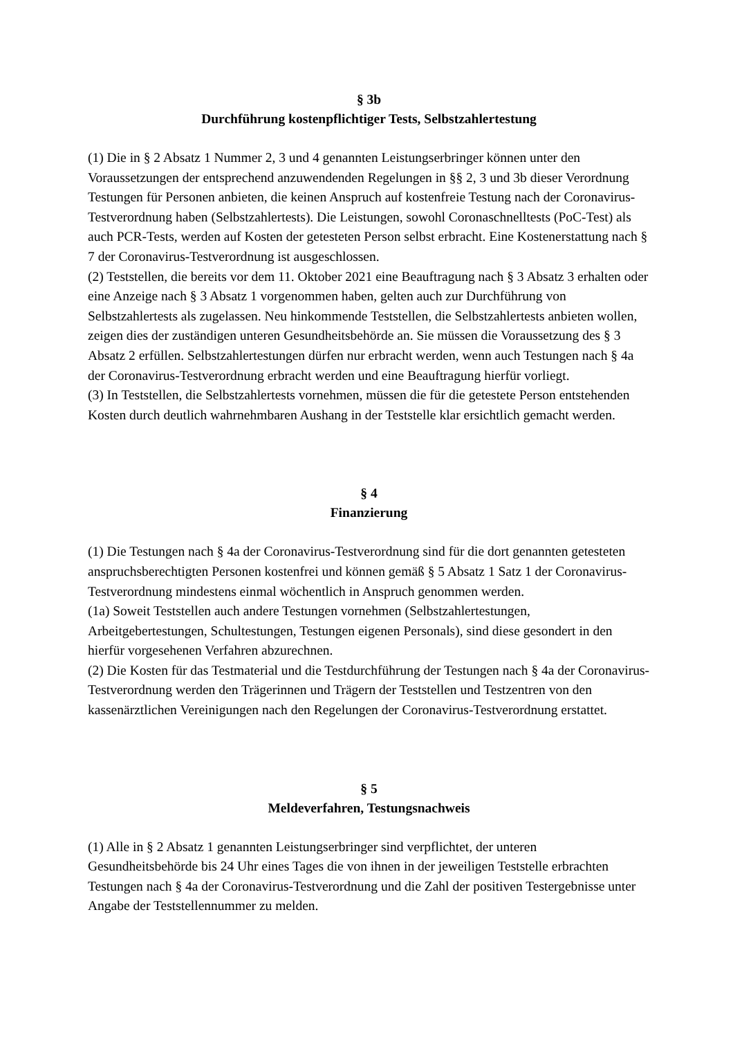§ 3b
Durchführung kostenpflichtiger Tests, Selbstzahlertestung
(1) Die in § 2 Absatz 1 Nummer 2, 3 und 4 genannten Leistungserbringer können unter den Voraussetzungen der entsprechend anzuwendenden Regelungen in §§ 2, 3 und 3b dieser Verordnung Testungen für Personen anbieten, die keinen Anspruch auf kostenfreie Testung nach der Coronavirus-Testverordnung haben (Selbstzahlertests). Die Leistungen, sowohl Coronaschnelltests (PoC-Test) als auch PCR-Tests, werden auf Kosten der getesteten Person selbst erbracht. Eine Kostenerstattung nach § 7 der Coronavirus-Testverordnung ist ausgeschlossen.
(2) Teststellen, die bereits vor dem 11. Oktober 2021 eine Beauftragung nach § 3 Absatz 3 erhalten oder eine Anzeige nach § 3 Absatz 1 vorgenommen haben, gelten auch zur Durchführung von Selbstzahlertests als zugelassen. Neu hinkommende Teststellen, die Selbstzahlertests anbieten wollen, zeigen dies der zuständigen unteren Gesundheitsbehörde an. Sie müssen die Voraussetzung des § 3 Absatz 2 erfüllen. Selbstzahlertestungen dürfen nur erbracht werden, wenn auch Testungen nach § 4a der Coronavirus-Testverordnung erbracht werden und eine Beauftragung hierfür vorliegt.
(3) In Teststellen, die Selbstzahlertests vornehmen, müssen die für die getestete Person entstehenden Kosten durch deutlich wahrnehmbaren Aushang in der Teststelle klar ersichtlich gemacht werden.
§ 4
Finanzierung
(1) Die Testungen nach § 4a der Coronavirus-Testverordnung sind für die dort genannten getesteten anspruchsberechtigten Personen kostenfrei und können gemäß § 5 Absatz 1 Satz 1 der Coronavirus-Testverordnung mindestens einmal wöchentlich in Anspruch genommen werden.
(1a) Soweit Teststellen auch andere Testungen vornehmen (Selbstzahlertestungen, Arbeitgebertestungen, Schultestungen, Testungen eigenen Personals), sind diese gesondert in den hierfür vorgesehenen Verfahren abzurechnen.
(2) Die Kosten für das Testmaterial und die Testdurchführung der Testungen nach § 4a der Coronavirus-Testverordnung werden den Trägerinnen und Trägern der Teststellen und Testzentren von den kassenärztlichen Vereinigungen nach den Regelungen der Coronavirus-Testverordnung erstattet.
§ 5
Meldeverfahren, Testungsnachweis
(1) Alle in § 2 Absatz 1 genannten Leistungserbringer sind verpflichtet, der unteren Gesundheitsbehörde bis 24 Uhr eines Tages die von ihnen in der jeweiligen Teststelle erbrachten Testungen nach § 4a der Coronavirus-Testverordnung und die Zahl der positiven Testergebnisse unter Angabe der Teststellennummer zu melden.